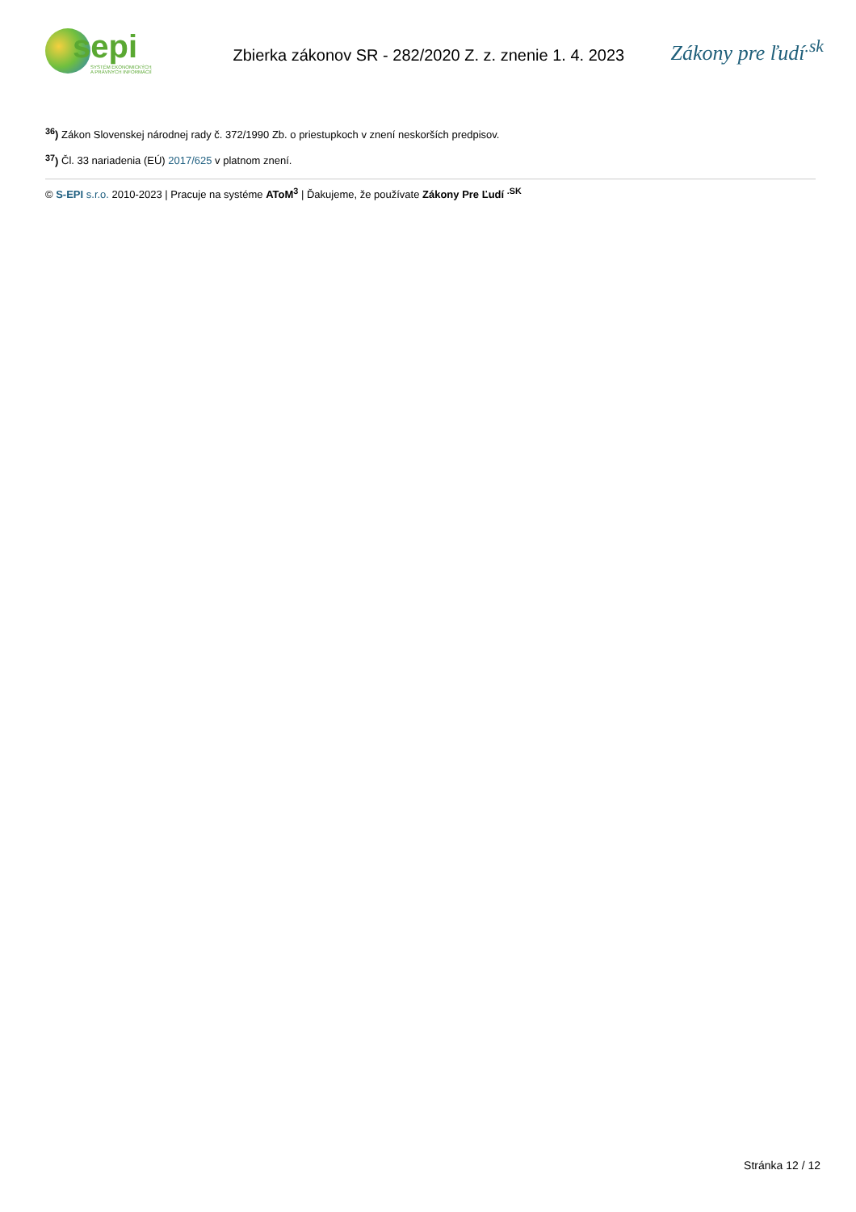sepi
SYSTÉM EKONOMICKÝCH
A PRÁVNYCH INFORMÁCIÍ
Zbierka zákonov SR - 282/2020 Z. z. znenie 1. 4. 2023
Zákony pre ľudí<sup>.sk</sup>
<sup>36</sup>) Zákon Slovenskej národnej rady č. 372/1990 Zb. o priestupkoch v znení neskorších predpisov.
<sup>37</sup>) Čl. 33 nariadenia (EÚ) 2017/625 v platnom znení.
© S-EPI s.r.o. 2010-2023 | Pracuje na systéme AToM<sup>3</sup> | Ďakujeme, že používate Zákony Pre Ľudí <sup>.SK</sup>
Stránka 12 / 12